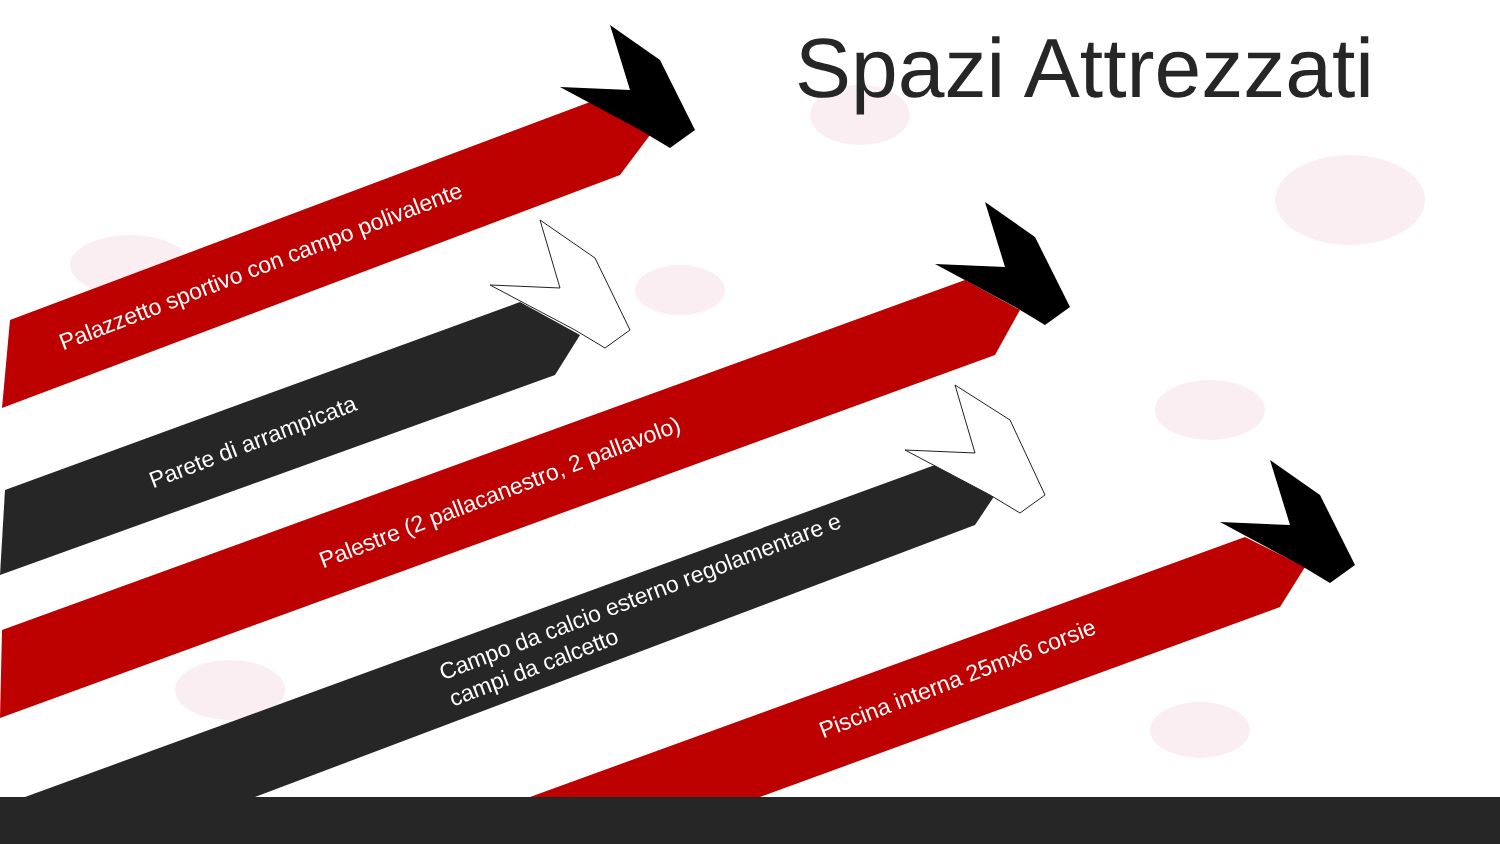Spazi Attrezzati
Palazzetto sportivo con campo polivalente
Parete di arrampicata
Palestre (2 pallacanestro, 2 pallavolo)
Campo da calcio esterno regolamentare e
campi da calcetto
Piscina interna 25mx6 corsie